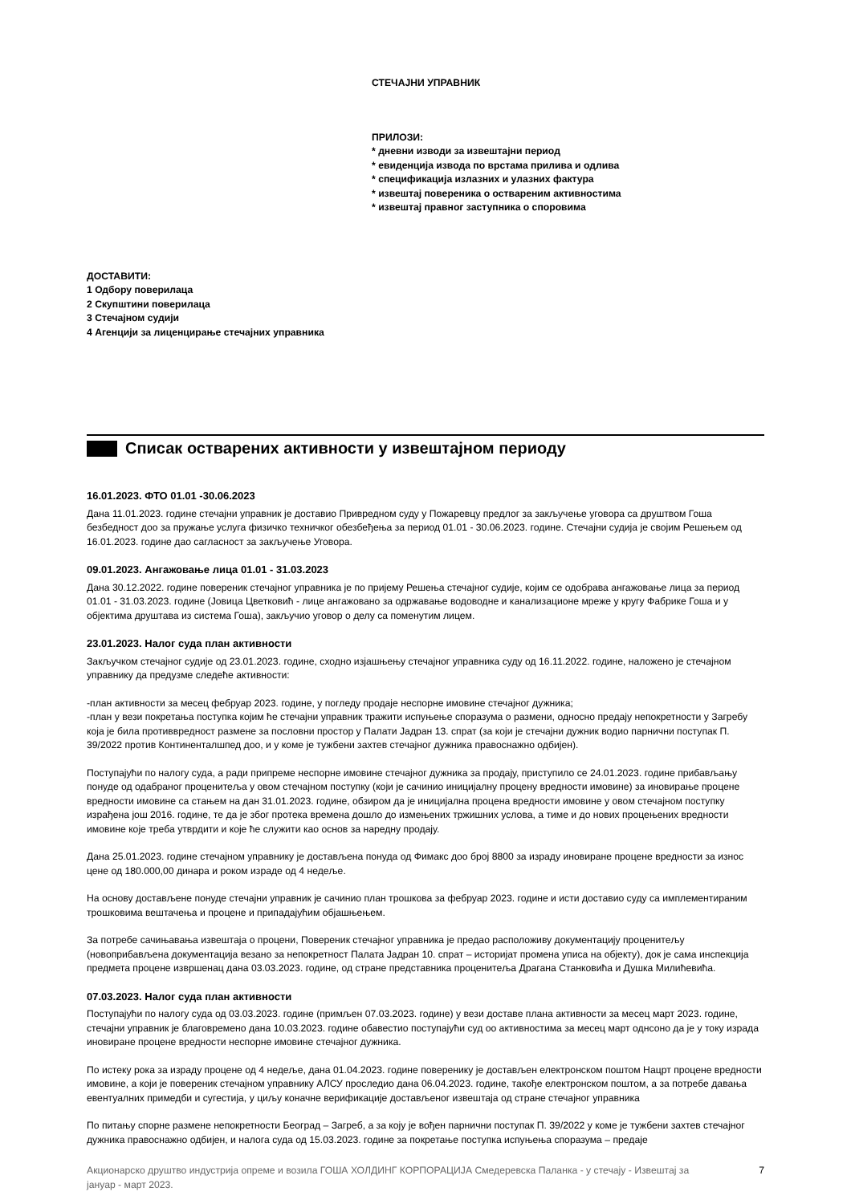СТЕЧАЈНИ УПРАВНИК
ПРИЛОЗИ:
* дневни изводи за извештајни период
* евиденција извода по врстама прилива и одлива
* спецификација излазних и улазних фактура
* извештај повереника о оствареним активностима
* извештај правног заступника о споровима
ДОСТАВИТИ:
1 Одбору поверилаца
2 Скупштини поверилаца
3 Стечајном судији
4 Агенцији за лиценцирање стечајних управника
Списак остварених активности у извештајном периоду
16.01.2023. ФТО 01.01 -30.06.2023
Дана 11.01.2023. године стечајни управник је доставио Привредном суду у Пожаревцу предлог за закључење уговора са друштвом Гоша безбедност доо за пружање услуга физичко техничког обезбеђења за период 01.01 - 30.06.2023. године. Стечајни судија је својим Решењем од 16.01.2023. године дао сагласност за закључење Уговора.
09.01.2023. Ангажовање лица 01.01 - 31.03.2023
Дана 30.12.2022. године повереник стечајног управника је по пријему Решења стечајног судије, којим се одобрава ангажовање лица за период 01.01 - 31.03.2023. године (Јовица Цветковић - лице ангажовано за одржавање водоводне и канализационе мреже у кругу Фабрике Гоша и у објектима друштава из система Гоша), закључио уговор о делу са поменутим лицем.
23.01.2023. Налог суда план активности
Закључком стечајног судије од 23.01.2023. године, сходно изјашњењу стечајног управника суду од 16.11.2022. године, наложено је стечајном управнику да предузме следеће активности:
-план активности за месец фебруар 2023. године, у погледу продаје неспорне имовине стечајног дужника;
-план у вези покретања поступка којим ће стечајни управник тражити испуњење споразума о размени, односно предају непокретности у Загребу која је била противвредност размене за пословни простор у Палати Јадран 13. спрат (за који је стечајни дужник водио парнични поступак П. 39/2022 против Континенталшпед доо, и у коме је тужбени захтев стечајног дужника правоснажно одбијен).
Поступајући по налогу суда, а ради припреме неспорне имовине стечајног дужника за продају, приступило се 24.01.2023. године прибављању понуде од одабраног проценитеља у овом стечајном поступку (који је сачинио иницијалну процену вредности имовине) за иновирање процене вредности имовине са стањем на дан 31.01.2023. године, обзиром да је иницијална процена вредности имовине у овом стечајном поступку израђена још 2016. године, те да је због протека времена дошло до измењених тржишних услова, а тиме и до нових процењених вредности имовине које треба утврдити и које ће служити као основ за наредну продају.
Дана 25.01.2023. године стечајном управнику је достављена понуда од Фимакс доо број 8800 за израду иновиране процене вредности за износ цене од 180.000,00 динара и роком израде од 4 недеље.
На основу достављене понуде стечајни управник је сачинио план трошкова за фебруар 2023. године и исти доставио суду са имплементираним трошковима вештачења и процене и припадајућим објашњењем.
За потребе сачињавања извештаја о процени, Повереник стечајног управника је предао расположиву документацију проценитељу (новоприбављена документација везано за непокретност Палата Јадран 10. спрат – историјат промена уписа на објекту), док је сама инспекција предмета процене извршенац дана 03.03.2023. године, од стране представника проценитеља Драгана Станковића и Душка Милићевића.
07.03.2023. Налог суда план активности
Поступајући по налогу суда од 03.03.2023. године (примљен 07.03.2023. године) у вези доставе плана активности за месец март 2023. године, стечајни управник је благовремено дана 10.03.2023. године обавестио поступајући суд оо активностима за месец март однсоно да је у току израда иновиране процене вредности неспорне имовине стечајног дужника.
По истеку рока за израду процене од 4 недеље, дана 01.04.2023. године поверенику је достављен електронском поштом Нацрт процене вредности имовине, а који је повереник стечајном управнику АЛСУ проследио дана 06.04.2023. године, такође електронском поштом, а за потребе давања евентуалних примедби и сугестија, у циљу коначне верификације достављеног извештаја од стране стечајног управника
По питању спорне размене непокретности Београд – Загреб, а за коју је вођен парнични поступак П. 39/2022 у коме је тужбени захтев стечајног дужника правоснажно одбијен, и налога суда од 15.03.2023. године за покретање поступка испуњења споразума – предаје
Акционарско друштво индустрија опреме и возила ГОША ХОЛДИНГ КОРПОРАЦИЈА Смедеревска Паланка - у стечају - Извештај за
јануар - март 2023. 7